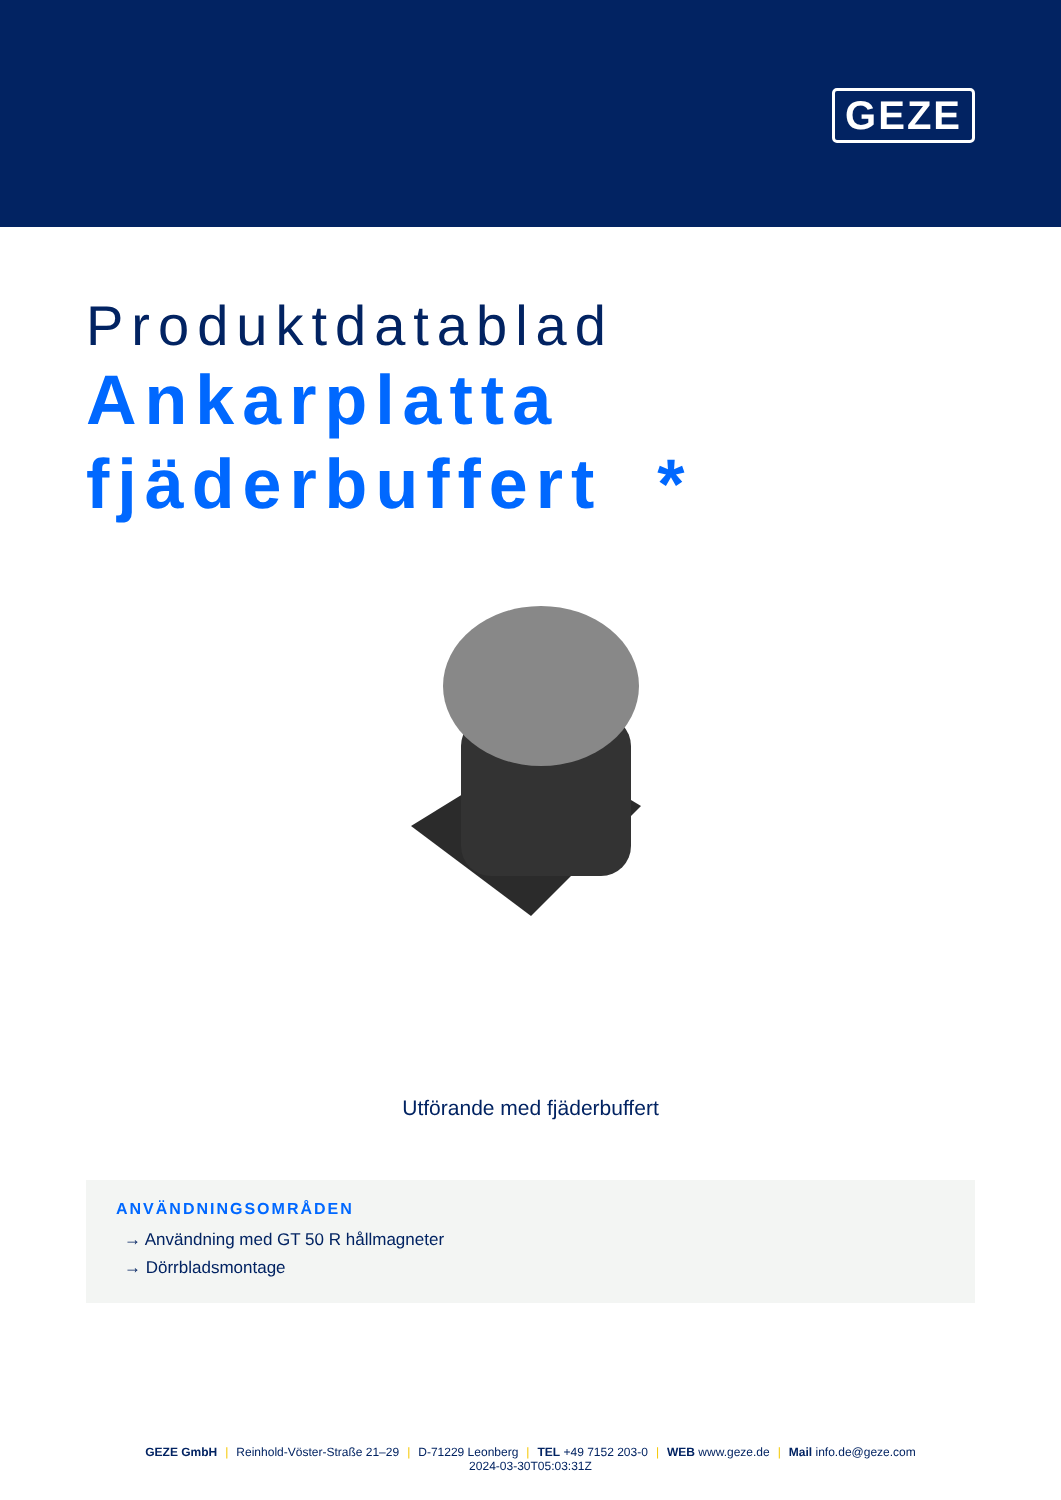GEZE
Produktdatablad
Ankarplatta
fjäderbuffert *
Utförande med fjäderbuffert
ANVÄNDNINGSOMRÅDEN
→ Användning med GT 50 R hållmagneter
→ Dörrbladsmontage
GEZE GmbH | Reinhold-Vöster-Straße 21–29 | D-71229 Leonberg | TEL +49 7152 203-0 | WEB www.geze.de | Mail info.de@geze.com
2024-03-30T05:03:31Z